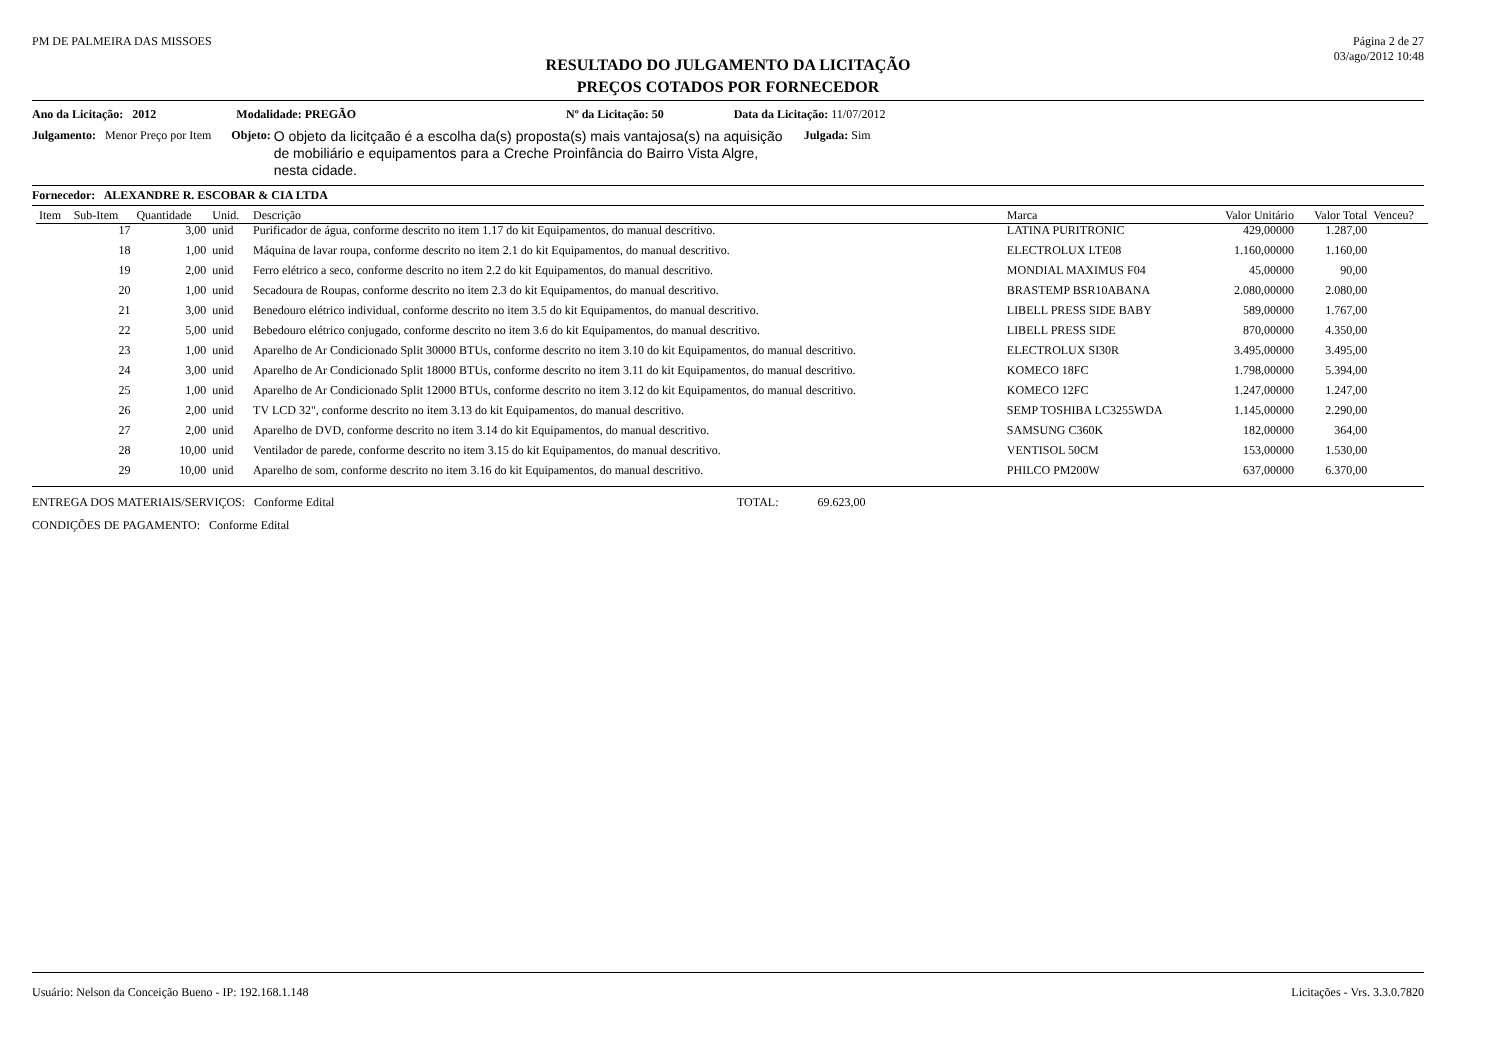PM DE PALMEIRA DAS MISSOES Página 2 de 27
03/ago/2012 10:48
RESULTADO DO JULGAMENTO DA LICITAÇÃO
PREÇOS COTADOS POR FORNECEDOR
Ano da Licitação: 2012 Modalidade: PREGÃO Nº da Licitação: 50 Data da Licitação: 11/07/2012
Julgamento: Menor Preço por Item Objeto: O objeto da licitçaão é a escolha da(s) proposta(s) mais vantajosa(s) na aquisição de mobiliário e equipamentos para a Creche Proinfância do Bairro Vista Algre, nesta cidade. Julgada: Sim
Fornecedor: ALEXANDRE R. ESCOBAR & CIA LTDA
| Item | Sub-Item | Quantidade | Unid. | Descrição | Marca | Valor Unitário | Valor Total | Venceu? |
| --- | --- | --- | --- | --- | --- | --- | --- | --- |
| | 17 | 3,00 | unid | Purificador de água, conforme descrito no item 1.17 do kit Equipamentos, do manual descritivo. | LATINA PURITRONIC | 429,00000 | 1.287,00 | |
| | 18 | 1,00 | unid | Máquina de lavar roupa, conforme descrito no item 2.1 do kit Equipamentos, do manual descritivo. | ELECTROLUX LTE08 | 1.160,00000 | 1.160,00 | |
| | 19 | 2,00 | unid | Ferro elétrico a seco, conforme descrito no item 2.2 do kit Equipamentos, do manual descritivo. | MONDIAL MAXIMUS F04 | 45,00000 | 90,00 | |
| | 20 | 1,00 | unid | Secadoura de Roupas, conforme descrito no item 2.3 do kit Equipamentos, do manual descritivo. | BRASTEMP BSR10ABANA | 2.080,00000 | 2.080,00 | |
| | 21 | 3,00 | unid | Benedouro elétrico individual, conforme descrito no item 3.5 do kit Equipamentos, do manual descritivo. | LIBELL PRESS SIDE BABY | 589,00000 | 1.767,00 | |
| | 22 | 5,00 | unid | Bebedouro elétrico conjugado, conforme descrito no item 3.6 do kit Equipamentos, do manual descritivo. | LIBELL PRESS SIDE | 870,00000 | 4.350,00 | |
| | 23 | 1,00 | unid | Aparelho de Ar Condicionado Split 30000 BTUs, conforme descrito no item 3.10 do kit Equipamentos, do manual descritivo. | ELECTROLUX SI30R | 3.495,00000 | 3.495,00 | |
| | 24 | 3,00 | unid | Aparelho de Ar Condicionado Split 18000 BTUs, conforme descrito no item 3.11 do kit Equipamentos, do manual descritivo. | KOMECO 18FC | 1.798,00000 | 5.394,00 | |
| | 25 | 1,00 | unid | Aparelho de Ar Condicionado Split 12000 BTUs, conforme descrito no item 3.12 do kit Equipamentos, do manual descritivo. | KOMECO 12FC | 1.247,00000 | 1.247,00 | |
| | 26 | 2,00 | unid | TV LCD 32", conforme descrito no item 3.13 do kit Equipamentos, do manual descritivo. | SEMP TOSHIBA LC3255WDA | 1.145,00000 | 2.290,00 | |
| | 27 | 2,00 | unid | Aparelho de DVD, conforme descrito no item 3.14 do kit Equipamentos, do manual descritivo. | SAMSUNG C360K | 182,00000 | 364,00 | |
| | 28 | 10,00 | unid | Ventilador de parede, conforme descrito no item 3.15 do kit Equipamentos, do manual descritivo. | VENTISOL 50CM | 153,00000 | 1.530,00 | |
| | 29 | 10,00 | unid | Aparelho de som, conforme descrito no item 3.16 do kit Equipamentos, do manual descritivo. | PHILCO PM200W | 637,00000 | 6.370,00 | |
ENTREGA DOS MATERIAIS/SERVIÇOS: Conforme Edital TOTAL: 69.623,00
CONDIÇÕES DE PAGAMENTO: Conforme Edital
Usuário: Nelson da Conceição Bueno - IP: 192.168.1.148 Licitações - Vrs. 3.3.0.7820